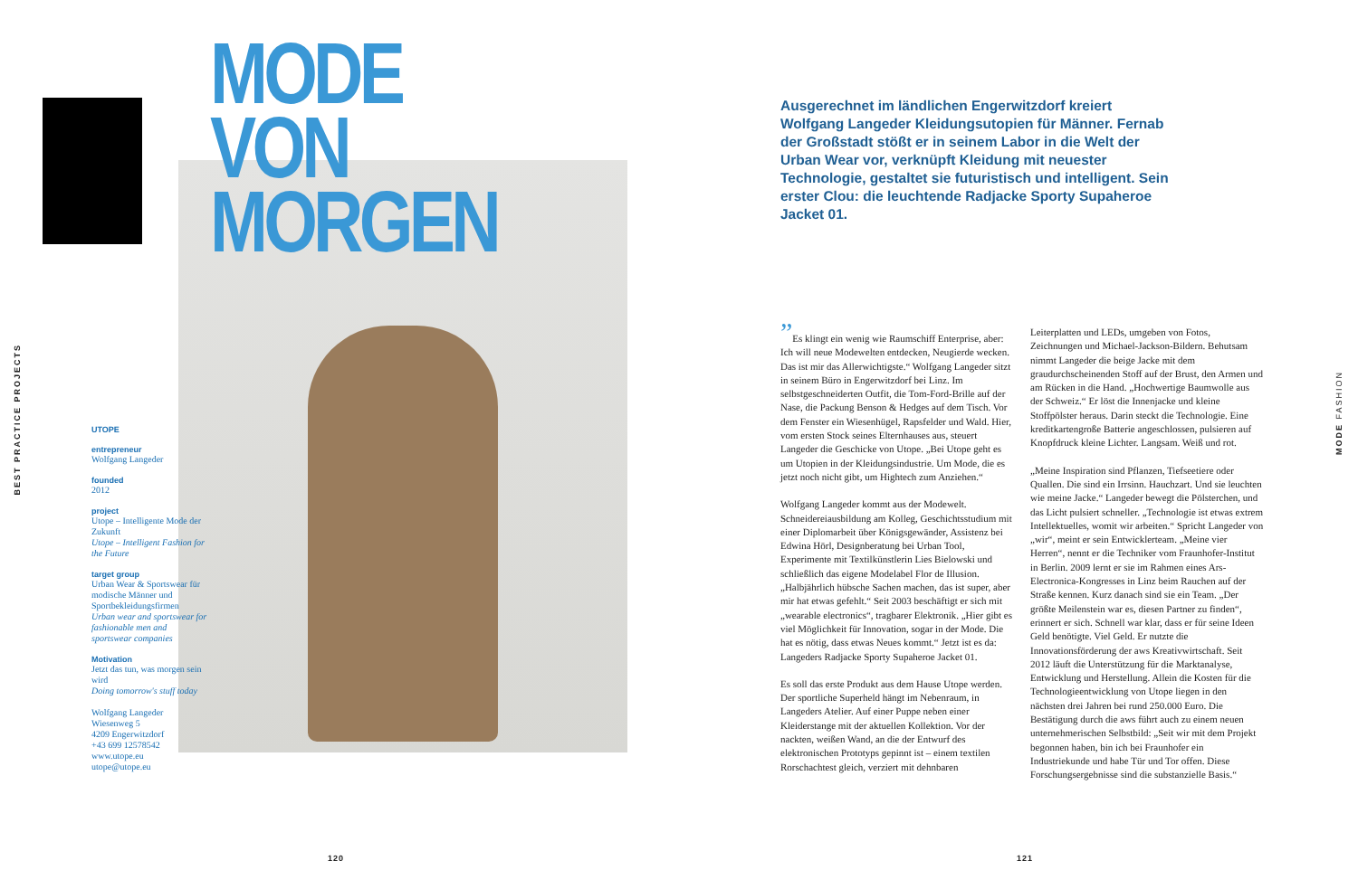BEST PRACTICE PROJECTS
MODE
VON
MORGEN
UTOPE
entrepreneur
Wolfgang Langeder
founded
2012
project
Utope – Intelligente Mode der Zukunft
Utope – Intelligent Fashion for the Future
target group
Urban Wear & Sportswear für modische Männer und Sportbekleidungsfirmen
Urban wear and sportswear for fashionable men and sportswear companies
Motivation
Jetzt das tun, was morgen sein wird
Doing tomorrow's stuff today
Wolfgang Langeder
Wiesenweg 5
4209 Engerwitzdorf
+43 699 12578542
www.utope.eu
utope@utope.eu
Ausgerechnet im ländlichen Engerwitzdorf kreiert Wolfgang Langeder Kleidungsutopien für Männer. Fernab der Großstadt stößt er in seinem Labor in die Welt der Urban Wear vor, verknüpft Kleidung mit neuester Technologie, gestaltet sie futuristisch und intelligent. Sein erster Clou: die leuchtende Radjacke Sporty Supaheroe Jacket 01.
”Es klingt ein wenig wie Raumschiff Enterprise, aber: Ich will neue Modewelten entdecken, Neugierde wecken. Das ist mir das Allerwichtigste.“ Wolfgang Langeder sitzt in seinem Büro in Engerwitzdorf bei Linz. Im selbstgeschneiderten Outfit, die Tom-Ford-Brille auf der Nase, die Packung Benson & Hedges auf dem Tisch. Vor dem Fenster ein Wiesenhügel, Rapsfelder und Wald. Hier, vom ersten Stock seines Elternhauses aus, steuert Langeder die Geschicke von Utope. „Bei Utope geht es um Utopien in der Kleidungsindustrie. Um Mode, die es jetzt noch nicht gibt, um Hightech zum Anziehen.“
Wolfgang Langeder kommt aus der Modewelt. Schneidereiausbildung am Kolleg, Geschichtsstudium mit einer Diplomarbeit über Königsgewänder, Assistenz bei Edwina Hörl, Designberatung bei Urban Tool, Experimente mit Textilkünstlerin Lies Bielowski und schließlich das eigene Modelabel Flor de Illusion. „Halbjährlich hübsche Sachen machen, das ist super, aber mir hat etwas gefehlt.“ Seit 2003 beschäftigt er sich mit „wearable electronics“, tragbarer Elektronik. „Hier gibt es viel Möglichkeit für Innovation, sogar in der Mode. Die hat es nötig, dass etwas Neues kommt.“ Jetzt ist es da: Langeders Radjacke Sporty Supaheroe Jacket 01.
Es soll das erste Produkt aus dem Hause Utope werden. Der sportliche Superheld hängt im Nebenraum, in Langeders Atelier. Auf einer Puppe neben einer Kleiderstange mit der aktuellen Kollektion. Vor der nackten, weißen Wand, an die der Entwurf des elektronischen Prototyps gepinnt ist – einem textilen Rorschachtest gleich, verziert mit dehnbaren
Leiterplatten und LEDs, umgeben von Fotos, Zeichnungen und Michael-Jackson-Bildern. Behutsam nimmt Langeder die beige Jacke mit dem graudurchscheinenden Stoff auf der Brust, den Armen und am Rücken in die Hand. „Hochwertige Baumwolle aus der Schweiz.“ Er löst die Innenjacke und kleine Stoffpölster heraus. Darin steckt die Technologie. Eine kreditkartengroße Batterie angeschlossen, pulsieren auf Knopfdruck kleine Lichter. Langsam. Weiß und rot.
„Meine Inspiration sind Pflanzen, Tiefseetiere oder Quallen. Die sind ein Irrsinn. Hauchzart. Und sie leuchten wie meine Jacke.“ Langeder bewegt die Pölsterchen, und das Licht pulsiert schneller. „Technologie ist etwas extrem Intellektuelles, womit wir arbeiten.“ Spricht Langeder von „wir“, meint er sein Entwicklerteam. „Meine vier Herren“, nennt er die Techniker vom Fraunhofer-Institut in Berlin. 2009 lernt er sie im Rahmen eines Ars-Electronica-Kongresses in Linz beim Rauchen auf der Straße kennen. Kurz danach sind sie ein Team. „Der größte Meilenstein war es, diesen Partner zu finden“, erinnert er sich. Schnell war klar, dass er für seine Ideen Geld benötigte. Viel Geld. Er nutzte die Innovationsförderung der aws Kreativwirtschaft. Seit 2012 läuft die Unterstützung für die Marktanalyse, Entwicklung und Herstellung. Allein die Kosten für die Technologieentwicklung von Utope liegen in den nächsten drei Jahren bei rund 250.000 Euro. Die Bestätigung durch die aws führt auch zu einem neuen unternehmerischen Selbstbild: „Seit wir mit dem Projekt begonnen haben, bin ich bei Fraunhofer ein Industriekunde und habe Tür und Tor offen. Diese Forschungsergebnisse sind die substanzielle Basis.“
MODE FASHION
120 121